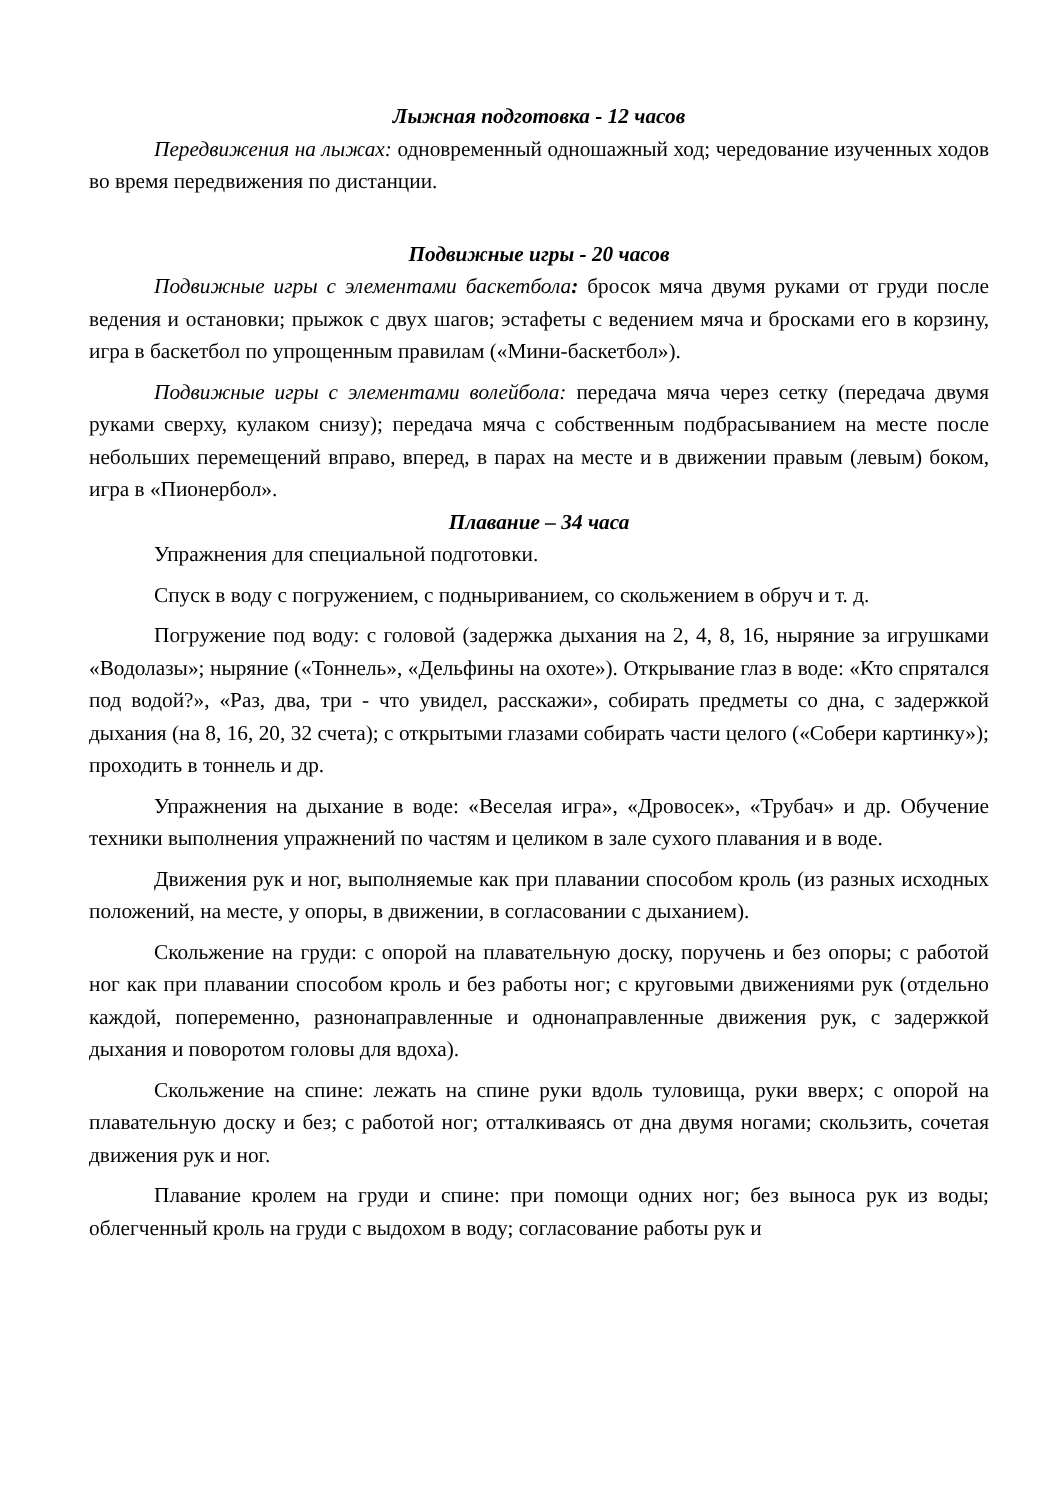Лыжная подготовка - 12 часов
Передвижения на лыжах: одновременный одношажный ход; чередование изученных ходов во время передвижения по дистанции.
Подвижные игры - 20 часов
Подвижные игры с элементами баскетбола: бросок мяча двумя руками от груди после ведения и остановки; прыжок с двух шагов; эстафеты с ведением мяча и бросками его в корзину, игра в баскетбол по упрощенным правилам («Мини-баскетбол»).
Подвижные игры с элементами волейбола: передача мяча через сетку (передача двумя руками сверху, кулаком снизу); передача мяча с собственным подбрасыванием на месте после небольших перемещений вправо, вперед, в парах на месте и в движении правым (левым) боком, игра в «Пионербол».
Плавание – 34 часа
Упражнения для специальной подготовки.
Спуск в воду с погружением, с подныриванием, со скольжением в обруч и т. д.
Погружение под воду: с головой (задержка дыхания на 2, 4, 8, 16, ныряние за игрушками «Водолазы»; ныряние («Тоннель», «Дельфины на охоте»). Открывание глаз в воде: «Кто спрятался под водой?», «Раз, два, три - что увидел, расскажи», собирать предметы со дна, с задержкой дыхания (на 8, 16, 20, 32 счета); с открытыми глазами собирать части целого («Собери картинку»); проходить в тоннель и др.
Упражнения на дыхание в воде: «Веселая игра», «Дровосек», «Трубач» и др. Обучение техники выполнения упражнений по частям и целиком в зале сухого плавания и в воде.
Движения рук и ног, выполняемые как при плавании способом кроль (из разных исходных положений, на месте, у опоры, в движении, в согласовании с дыханием).
Скольжение на груди: с опорой на плавательную доску, поручень и без опоры; с работой ног как при плавании способом кроль и без работы ног; с круговыми движениями рук (отдельно каждой, попеременно, разнонаправленные и однонаправленные движения рук, с задержкой дыхания и поворотом головы для вдоха).
Скольжение на спине: лежать на спине руки вдоль туловища, руки вверх; с опорой на плавательную доску и без; с работой ног; отталкиваясь от дна двумя ногами; скользить, сочетая движения рук и ног.
Плавание кролем на груди и спине: при помощи одних ног; без выноса рук из воды; облегченный кроль на груди с выдохом в воду; согласование работы рук и